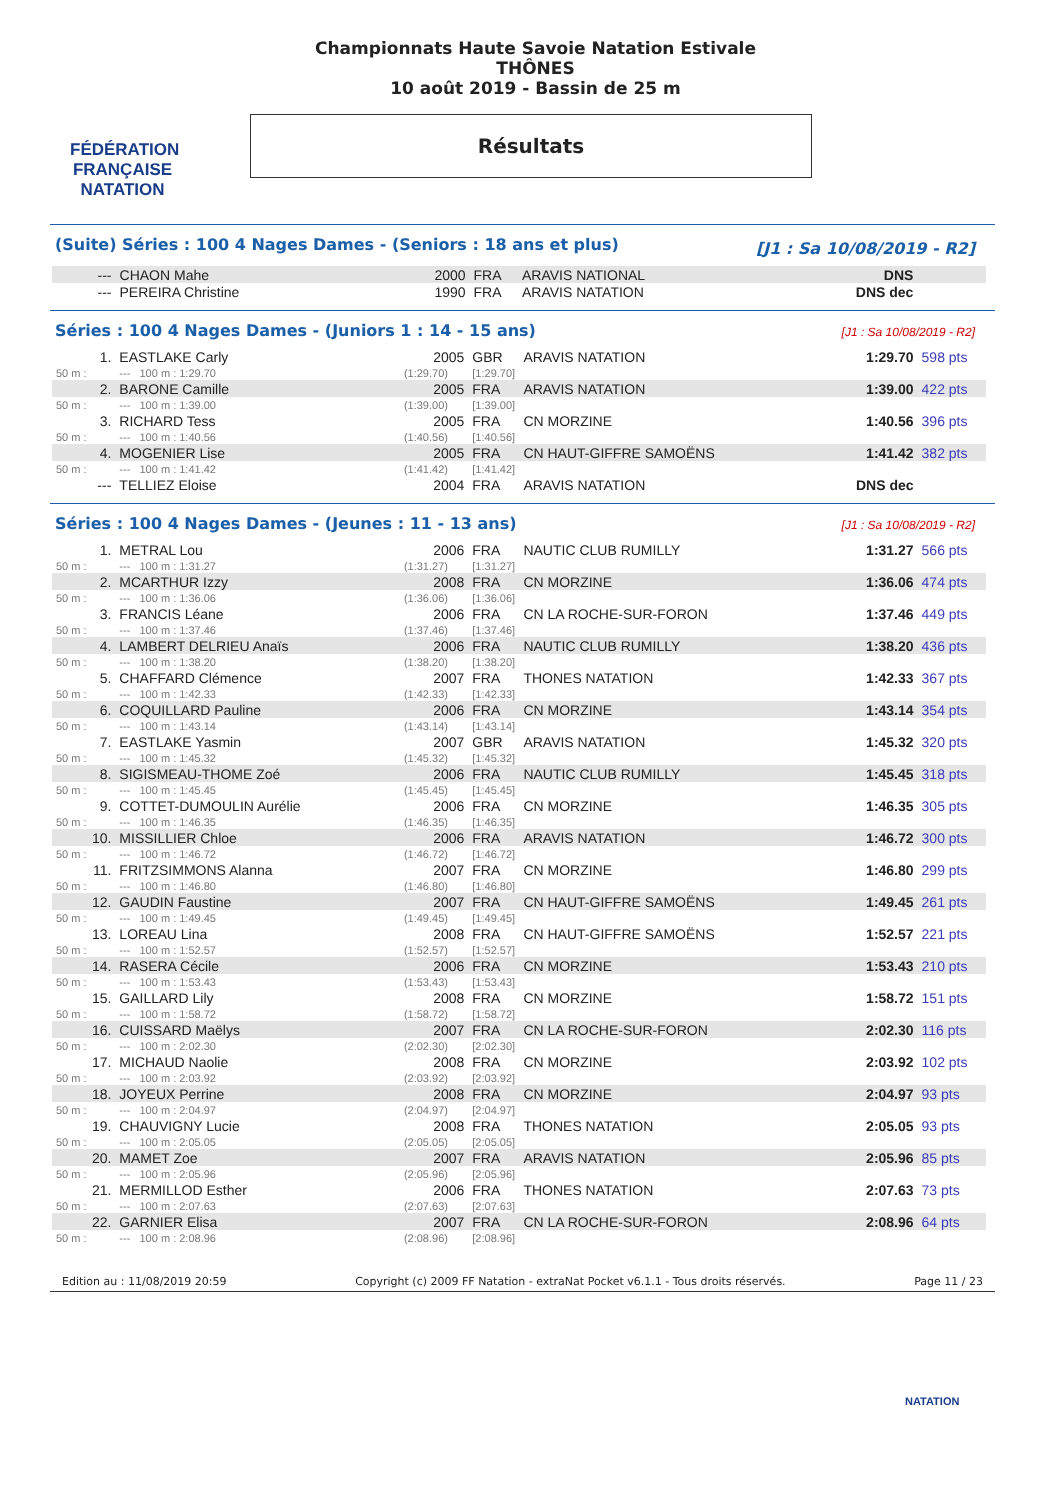FÉDÉRATION FRANÇAISE
NATATION
Championnats Haute Savoie Natation Estivale
THÔNES
10 août 2019 - Bassin de 25 m
Résultats
(Suite) Séries : 100 4 Nages Dames - (Seniors : 18 ans et plus) [J1 : Sa 10/08/2019 - R2]
| --- | CHAON Mahe | 2000 | FRA | ARAVIS NATIONAL | DNS | |
| --- | PEREIRA Christine | 1990 | FRA | ARAVIS NATATION | DNS dec | |
Séries : 100 4 Nages Dames - (Juniors 1 : 14 - 15 ans) [J1 : Sa 10/08/2019 - R2]
| 1. | EASTLAKE Carly | 2005 | GBR | ARAVIS NATATION | 1:29.70 | 598 pts |
| 50 m : | --- 100 m : 1:29.70 | (1:29.70) | [1:29.70] | | | |
| 2. | BARONE Camille | 2005 | FRA | ARAVIS NATATION | 1:39.00 | 422 pts |
| 50 m : | --- 100 m : 1:39.00 | (1:39.00) | [1:39.00] | | | |
| 3. | RICHARD Tess | 2005 | FRA | CN MORZINE | 1:40.56 | 396 pts |
| 50 m : | --- 100 m : 1:40.56 | (1:40.56) | [1:40.56] | | | |
| 4. | MOGENIER Lise | 2005 | FRA | CN HAUT-GIFFRE SAMOËNS | 1:41.42 | 382 pts |
| 50 m : | --- 100 m : 1:41.42 | (1:41.42) | [1:41.42] | | | |
| --- | TELLIEZ Eloise | 2004 | FRA | ARAVIS NATATION | DNS dec | |
Séries : 100 4 Nages Dames - (Jeunes : 11 - 13 ans) [J1 : Sa 10/08/2019 - R2]
| 1. | METRAL Lou | 2006 | FRA | NAUTIC CLUB RUMILLY | 1:31.27 | 566 pts |
| 50 m : | --- 100 m : 1:31.27 | (1:31.27) | [1:31.27] | | | |
| 2. | MCARTHUR Izzy | 2008 | FRA | CN MORZINE | 1:36.06 | 474 pts |
| 50 m : | --- 100 m : 1:36.06 | (1:36.06) | [1:36.06] | | | |
| 3. | FRANCIS Léane | 2006 | FRA | CN LA ROCHE-SUR-FORON | 1:37.46 | 449 pts |
| 50 m : | --- 100 m : 1:37.46 | (1:37.46) | [1:37.46] | | | |
| 4. | LAMBERT DELRIEU Anaïs | 2006 | FRA | NAUTIC CLUB RUMILLY | 1:38.20 | 436 pts |
| 50 m : | --- 100 m : 1:38.20 | (1:38.20) | [1:38.20] | | | |
| 5. | CHAFFARD Clémence | 2007 | FRA | THONES NATATION | 1:42.33 | 367 pts |
| 50 m : | --- 100 m : 1:42.33 | (1:42.33) | [1:42.33] | | | |
| 6. | COQUILLARD Pauline | 2006 | FRA | CN MORZINE | 1:43.14 | 354 pts |
| 50 m : | --- 100 m : 1:43.14 | (1:43.14) | [1:43.14] | | | |
| 7. | EASTLAKE Yasmin | 2007 | GBR | ARAVIS NATATION | 1:45.32 | 320 pts |
| 50 m : | --- 100 m : 1:45.32 | (1:45.32) | [1:45.32] | | | |
| 8. | SIGISMEAU-THOME Zoé | 2006 | FRA | NAUTIC CLUB RUMILLY | 1:45.45 | 318 pts |
| 50 m : | --- 100 m : 1:45.45 | (1:45.45) | [1:45.45] | | | |
| 9. | COTTET-DUMOULIN Aurélie | 2006 | FRA | CN MORZINE | 1:46.35 | 305 pts |
| 50 m : | --- 100 m : 1:46.35 | (1:46.35) | [1:46.35] | | | |
| 10. | MISSILLIER Chloe | 2006 | FRA | ARAVIS NATATION | 1:46.72 | 300 pts |
| 50 m : | --- 100 m : 1:46.72 | (1:46.72) | [1:46.72] | | | |
| 11. | FRITZSIMMONS Alanna | 2007 | FRA | CN MORZINE | 1:46.80 | 299 pts |
| 50 m : | --- 100 m : 1:46.80 | (1:46.80) | [1:46.80] | | | |
| 12. | GAUDIN Faustine | 2007 | FRA | CN HAUT-GIFFRE SAMOËNS | 1:49.45 | 261 pts |
| 50 m : | --- 100 m : 1:49.45 | (1:49.45) | [1:49.45] | | | |
| 13. | LOREAU Lina | 2008 | FRA | CN HAUT-GIFFRE SAMOËNS | 1:52.57 | 221 pts |
| 50 m : | --- 100 m : 1:52.57 | (1:52.57) | [1:52.57] | | | |
| 14. | RASERA Cécile | 2006 | FRA | CN MORZINE | 1:53.43 | 210 pts |
| 50 m : | --- 100 m : 1:53.43 | (1:53.43) | [1:53.43] | | | |
| 15. | GAILLARD Lily | 2008 | FRA | CN MORZINE | 1:58.72 | 151 pts |
| 50 m : | --- 100 m : 1:58.72 | (1:58.72) | [1:58.72] | | | |
| 16. | CUISSARD Maëlys | 2007 | FRA | CN LA ROCHE-SUR-FORON | 2:02.30 | 116 pts |
| 50 m : | --- 100 m : 2:02.30 | (2:02.30) | [2:02.30] | | | |
| 17. | MICHAUD Naolie | 2008 | FRA | CN MORZINE | 2:03.92 | 102 pts |
| 50 m : | --- 100 m : 2:03.92 | (2:03.92) | [2:03.92] | | | |
| 18. | JOYEUX Perrine | 2008 | FRA | CN MORZINE | 2:04.97 | 93 pts |
| 50 m : | --- 100 m : 2:04.97 | (2:04.97) | [2:04.97] | | | |
| 19. | CHAUVIGNY Lucie | 2008 | FRA | THONES NATATION | 2:05.05 | 93 pts |
| 50 m : | --- 100 m : 2:05.05 | (2:05.05) | [2:05.05] | | | |
| 20. | MAMET Zoe | 2007 | FRA | ARAVIS NATATION | 2:05.96 | 85 pts |
| 50 m : | --- 100 m : 2:05.96 | (2:05.96) | [2:05.96] | | | |
| 21. | MERMILLOD Esther | 2006 | FRA | THONES NATATION | 2:07.63 | 73 pts |
| 50 m : | --- 100 m : 2:07.63 | (2:07.63) | [2:07.63] | | | |
| 22. | GARNIER Elisa | 2007 | FRA | CN LA ROCHE-SUR-FORON | 2:08.96 | 64 pts |
| 50 m : | --- 100 m : 2:08.96 | (2:08.96) | [2:08.96] | | | |
Edition au : 11/08/2019 20:59 Copyright (c) 2009 FF Natation - extraNat Pocket v6.1.1 - Tous droits réservés. Page 11 / 23
NATATION